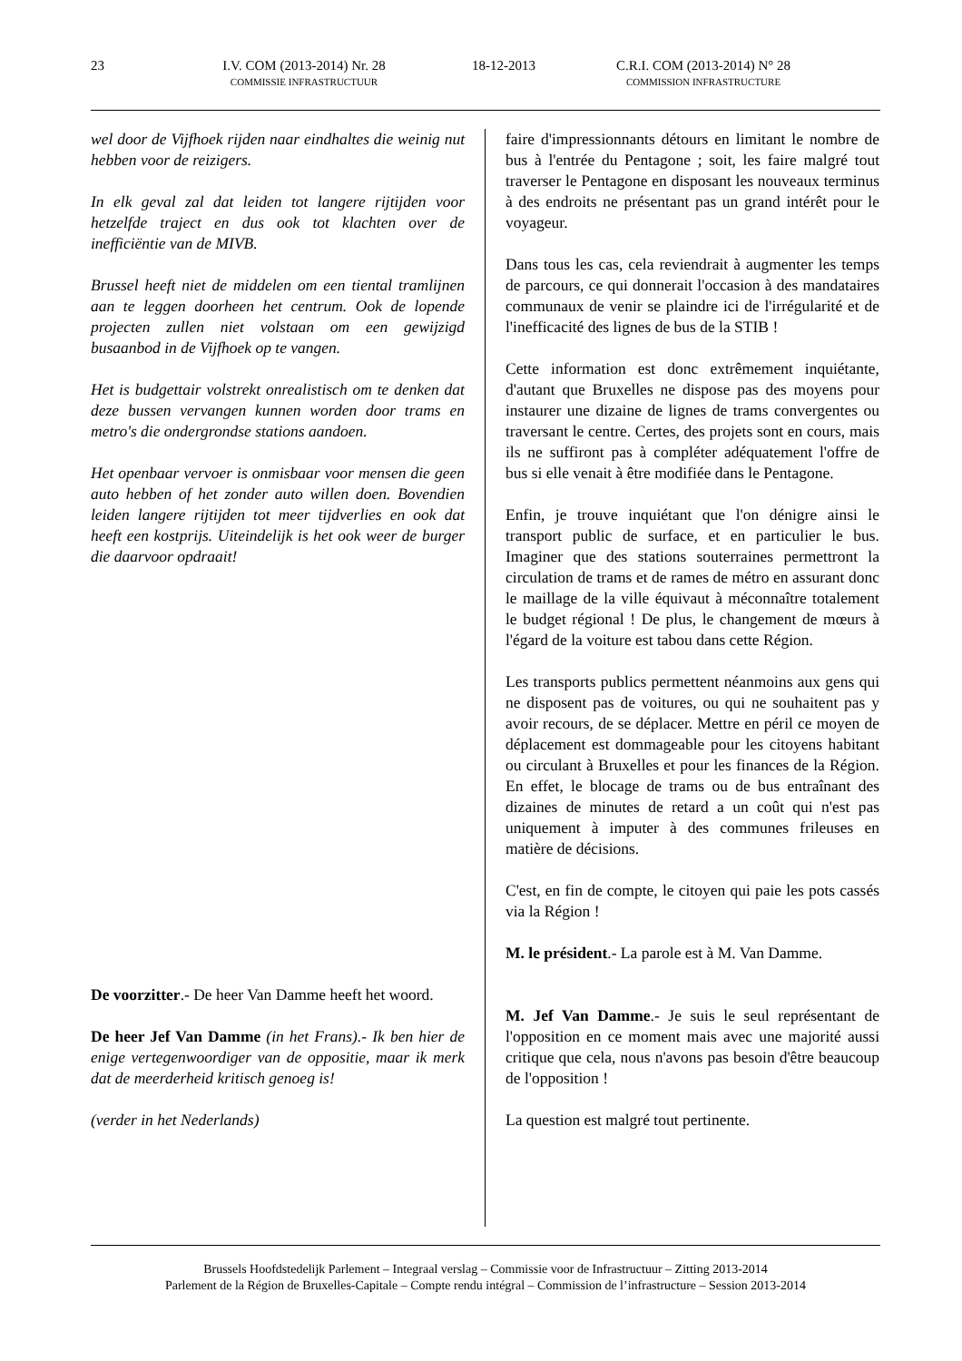23 I.V. COM (2013-2014) Nr. 28
COMMISSIE INFRASTRUCTUUR
18-12-2013 C.R.I. COM (2013-2014) N° 28
COMMISSION INFRASTRUCTURE
wel door de Vijfhoek rijden naar eindhaltes die weinig nut hebben voor de reizigers.
In elk geval zal dat leiden tot langere rijtijden voor hetzelfde traject en dus ook tot klachten over de inefficiëntie van de MIVB.
Brussel heeft niet de middelen om een tiental tramlijnen aan te leggen doorheen het centrum. Ook de lopende projecten zullen niet volstaan om een gewijzigd busaanbod in de Vijfhoek op te vangen.
Het is budgettair volstrekt onrealistisch om te denken dat deze bussen vervangen kunnen worden door trams en metro's die ondergrondse stations aandoen.
Het openbaar vervoer is onmisbaar voor mensen die geen auto hebben of het zonder auto willen doen. Bovendien leiden langere rijtijden tot meer tijdverlies en ook dat heeft een kostprijs. Uiteindelijk is het ook weer de burger die daarvoor opdraait!
De voorzitter.- De heer Van Damme heeft het woord.
De heer Jef Van Damme (in het Frans).- Ik ben hier de enige vertegenwoordiger van de oppositie, maar ik merk dat de meerderheid kritisch genoeg is!
(verder in het Nederlands)
faire d'impressionnants détours en limitant le nombre de bus à l'entrée du Pentagone ; soit, les faire malgré tout traverser le Pentagone en disposant les nouveaux terminus à des endroits ne présentant pas un grand intérêt pour le voyageur.
Dans tous les cas, cela reviendrait à augmenter les temps de parcours, ce qui donnerait l'occasion à des mandataires communaux de venir se plaindre ici de l'irrégularité et de l'inefficacité des lignes de bus de la STIB !
Cette information est donc extrêmement inquiétante, d'autant que Bruxelles ne dispose pas des moyens pour instaurer une dizaine de lignes de trams convergentes ou traversant le centre. Certes, des projets sont en cours, mais ils ne suffiront pas à compléter adéquatement l'offre de bus si elle venait à être modifiée dans le Pentagone.
Enfin, je trouve inquiétant que l'on dénigre ainsi le transport public de surface, et en particulier le bus. Imaginer que des stations souterraines permettront la circulation de trams et de rames de métro en assurant donc le maillage de la ville équivaut à méconnaître totalement le budget régional ! De plus, le changement de mœurs à l'égard de la voiture est tabou dans cette Région.
Les transports publics permettent néanmoins aux gens qui ne disposent pas de voitures, ou qui ne souhaitent pas y avoir recours, de se déplacer. Mettre en péril ce moyen de déplacement est dommageable pour les citoyens habitant ou circulant à Bruxelles et pour les finances de la Région. En effet, le blocage de trams ou de bus entraînant des dizaines de minutes de retard a un coût qui n'est pas uniquement à imputer à des communes frileuses en matière de décisions.
C'est, en fin de compte, le citoyen qui paie les pots cassés via la Région !
M. le président.- La parole est à M. Van Damme.
M. Jef Van Damme.- Je suis le seul représentant de l'opposition en ce moment mais avec une majorité aussi critique que cela, nous n'avons pas besoin d'être beaucoup de l'opposition !
La question est malgré tout pertinente.
Brussels Hoofdstedelijk Parlement – Integraal verslag – Commissie voor de Infrastructuur – Zitting 2013-2014
Parlement de la Région de Bruxelles-Capitale – Compte rendu intégral – Commission de l’infrastructure – Session 2013-2014